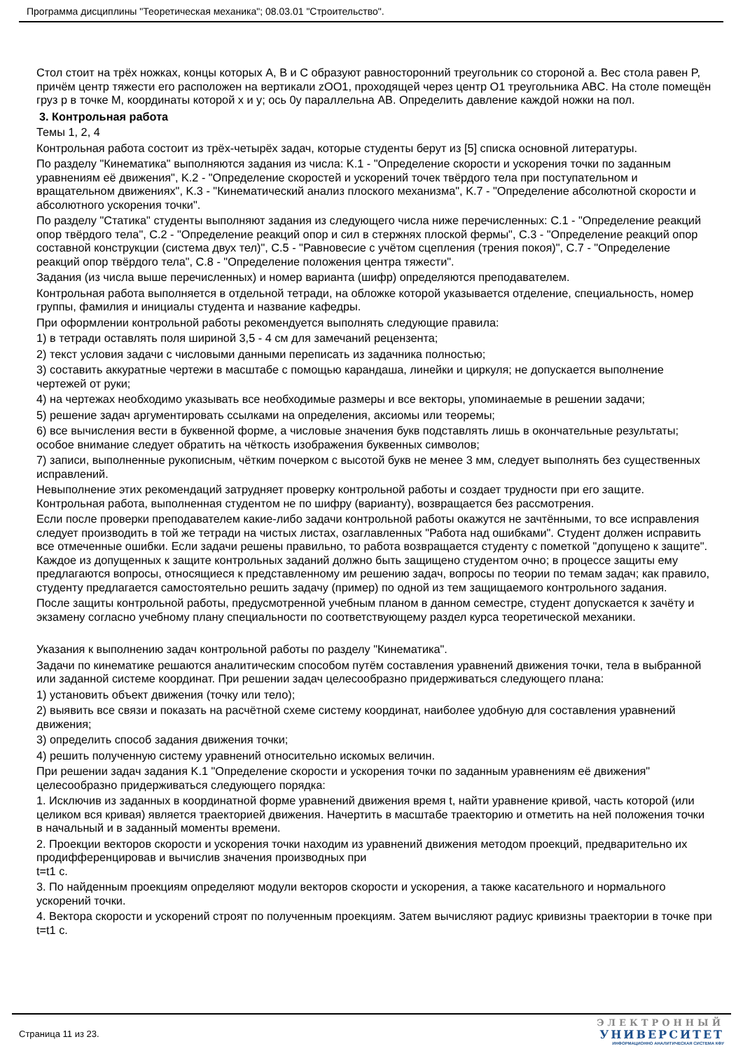Программа дисциплины "Теоретическая механика"; 08.03.01 "Строительство".
Стол стоит на трёх ножках, концы которых A, B и C образуют равносторонний треугольник со стороной a. Вес стола равен P, причём центр тяжести его расположен на вертикали zOO1, проходящей через центр O1 треугольника ABC. На столе помещён груз p в точке M, координаты которой x и y; ось 0y параллельна AB. Определить давление каждой ножки на пол.
3. Контрольная работа
Темы 1, 2, 4
Контрольная работа состоит из трёх-четырёх задач, которые студенты берут из [5] списка основной литературы.
По разделу "Кинематика" выполняются задания из числа: K.1 - "Определение скорости и ускорения точки по заданным уравнениям её движения", K.2 - "Определение скоростей и ускорений точек твёрдого тела при поступательном и вращательном движениях", K.3 - "Кинематический анализ плоского механизма", K.7 - "Определение абсолютной скорости и абсолютного ускорения точки".
По разделу "Статика" студенты выполняют задания из следующего числа ниже перечисленных: C.1 - "Определение реакций опор твёрдого тела", C.2 - "Определение реакций опор и сил в стержнях плоской фермы", C.3 - "Определение реакций опор составной конструкции (система двух тел)", C.5 - "Равновесие с учётом сцепления (трения покоя)", C.7 - "Определение реакций опор твёрдого тела", C.8 - "Определение положения центра тяжести".
Задания (из числа выше перечисленных) и номер варианта (шифр) определяются преподавателем.
Контрольная работа выполняется в отдельной тетради, на обложке которой указывается отделение, специальность, номер группы, фамилия и инициалы студента и название кафедры.
При оформлении контрольной работы рекомендуется выполнять следующие правила:
1) в тетради оставлять поля шириной 3,5 - 4 см для замечаний рецензента;
2) текст условия задачи с числовыми данными переписать из задачника полностью;
3) составить аккуратные чертежи в масштабе с помощью карандаша, линейки и циркуля; не допускается выполнение чертежей от руки;
4) на чертежах необходимо указывать все необходимые размеры и все векторы, упоминаемые в решении задачи;
5) решение задач аргументировать ссылками на определения, аксиомы или теоремы;
6) все вычисления вести в буквенной форме, а числовые значения букв подставлять лишь в окончательные результаты; особое внимание следует обратить на чёткость изображения буквенных символов;
7) записи, выполненные рукописным, чётким почерком с высотой букв не менее 3 мм, следует выполнять без существенных исправлений.
Невыполнение этих рекомендаций затрудняет проверку контрольной работы и создает трудности при его защите. Контрольная работа, выполненная студентом не по шифру (варианту), возвращается без рассмотрения.
Если после проверки преподавателем какие-либо задачи контрольной работы окажутся не зачтёнными, то все исправления следует производить в той же тетради на чистых листах, озаглавленных "Работа над ошибками". Студент должен исправить все отмеченные ошибки. Если задачи решены правильно, то работа возвращается студенту с пометкой "допущено к защите". Каждое из допущенных к защите контрольных заданий должно быть защищено студентом очно; в процессе защиты ему предлагаются вопросы, относящиеся к представленному им решению задач, вопросы по теории по темам задач; как правило, студенту предлагается самостоятельно решить задачу (пример) по одной из тем защищаемого контрольного задания.
После защиты контрольной работы, предусмотренной учебным планом в данном семестре, студент допускается к зачёту и экзамену согласно учебному плану специальности по соответствующему раздел курса теоретической механики.
Указания к выполнению задач контрольной работы по разделу "Кинематика".
Задачи по кинематике решаются аналитическим способом путём составления уравнений движения точки, тела в выбранной или заданной системе координат. При решении задач целесообразно придерживаться следующего плана:
1) установить объект движения (точку или тело);
2) выявить все связи и показать на расчётной схеме систему координат, наиболее удобную для составления уравнений движения;
3) определить способ задания движения точки;
4) решить полученную систему уравнений относительно искомых величин.
При решении задач задания K.1 "Определение скорости и ускорения точки по заданным уравнениям её движения" целесообразно придерживаться следующего порядка:
1. Исключив из заданных в координатной форме уравнений движения время t, найти уравнение кривой, часть которой (или целиком вся кривая) является траекторией движения. Начертить в масштабе траекторию и отметить на ней положения точки в начальный и в заданный моменты времени.
2. Проекции векторов скорости и ускорения точки находим из уравнений движения методом проекций, предварительно их продифференцировав и вычислив значения производных при
t=t1 с.
3. По найденным проекциям определяют модули векторов скорости и ускорения, а также касательного и нормального ускорений точки.
4. Вектора скорости и ускорений строят по полученным проекциям. Затем вычисляют радиус кривизны траектории в точке при t=t1 с.
Страница 11 из 23.
ЭЛЕКТРОННЫЙ
УНИВЕРСИТЕТ
ИНФОРМАЦИОННО АНАЛИТИЧЕСКАЯ СИСТЕМА КФУ